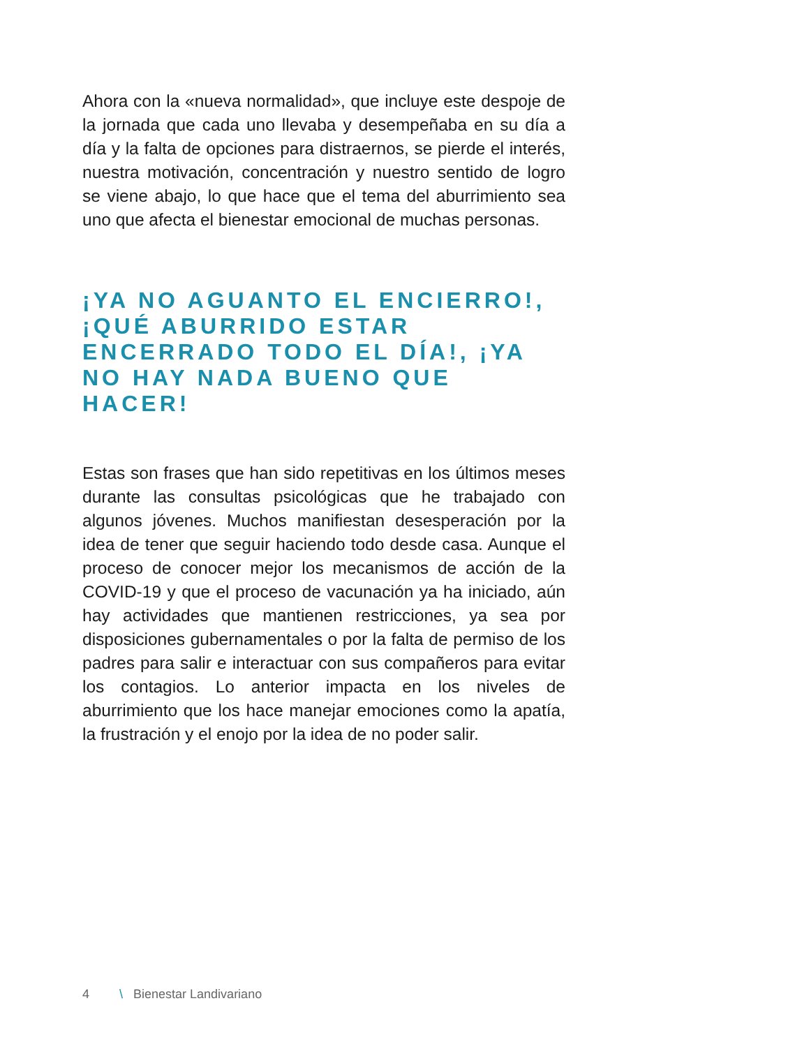Ahora con la «nueva normalidad», que incluye este despoje de la jornada que cada uno llevaba y desempeñaba en su día a día y la falta de opciones para distraernos, se pierde el interés, nuestra motivación, concentración y nuestro sentido de logro se viene abajo, lo que hace que el tema del aburrimiento sea uno que afecta el bienestar emocional de muchas personas.
¡YA NO AGUANTO EL ENCIERRO!, ¡QUÉ ABURRIDO ESTAR ENCERRADO TODO EL DÍA!, ¡YA NO HAY NADA BUENO QUE HACER!
Estas son frases que han sido repetitivas en los últimos meses durante las consultas psicológicas que he trabajado con algunos jóvenes. Muchos manifiestan desesperación por la idea de tener que seguir haciendo todo desde casa. Aunque el proceso de conocer mejor los mecanismos de acción de la COVID-19 y que el proceso de vacunación ya ha iniciado, aún hay actividades que mantienen restricciones, ya sea por disposiciones gubernamentales o por la falta de permiso de los padres para salir e interactuar con sus compañeros para evitar los contagios. Lo anterior impacta en los niveles de aburrimiento que los hace manejar emociones como la apatía, la frustración y el enojo por la idea de no poder salir.
4 \ Bienestar Landivariano